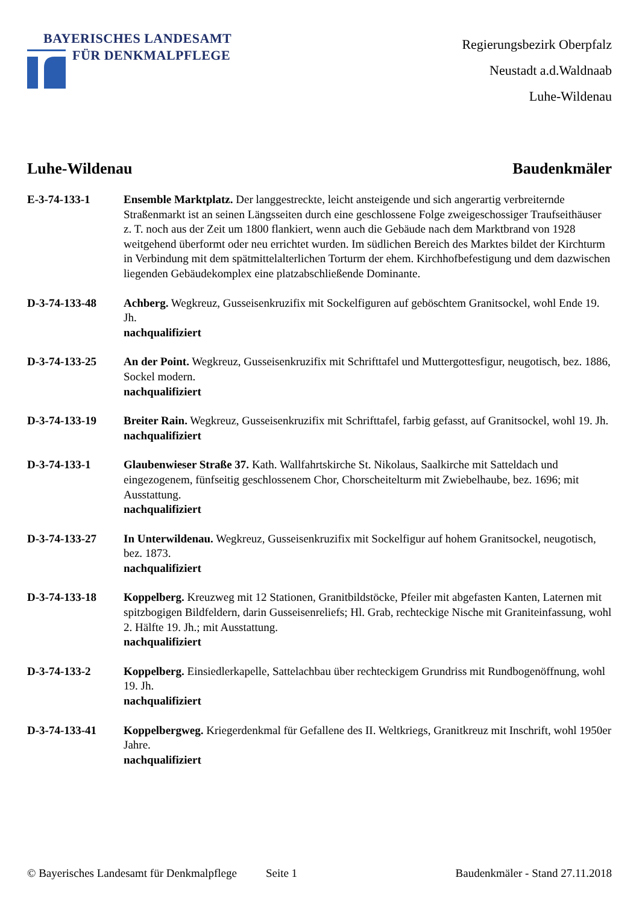BAYERISCHES LANDESAMT
FÜR DENKMALPFLEGE
Regierungsbezirk Oberpfalz
Neustadt a.d.Waldnaab
Luhe-Wildenau
Luhe-Wildenau Baudenkmäler
E-3-74-133-1 Ensemble Marktplatz. Der langgestreckte, leicht ansteigende und sich angerartig verbreiternde Straßenmarkt ist an seinen Längsseiten durch eine geschlossene Folge zweigeschossiger Traufseithäuser z. T. noch aus der Zeit um 1800 flankiert, wenn auch die Gebäude nach dem Marktbrand von 1928 weitgehend überformt oder neu errichtet wurden. Im südlichen Bereich des Marktes bildet der Kirchturm in Verbindung mit dem spätmittelalterlichen Torturm der ehem. Kirchhofbefestigung und dem dazwischen liegenden Gebäudekomplex eine platzabschließende Dominante.
D-3-74-133-48 Achberg. Wegkreuz, Gusseisenkruzifix mit Sockelfiguren auf geböschtem Granitsockel, wohl Ende 19. Jh.
nachqualifiziert
D-3-74-133-25 An der Point. Wegkreuz, Gusseisenkruzifix mit Schrifttafel und Muttergottesfigur, neugotisch, bez. 1886, Sockel modern.
nachqualifiziert
D-3-74-133-19 Breiter Rain. Wegkreuz, Gusseisenkruzifix mit Schrifttafel, farbig gefasst, auf Granitsockel, wohl 19. Jh.
nachqualifiziert
D-3-74-133-1 Glaubenwieser Straße 37. Kath. Wallfahrtskirche St. Nikolaus, Saalkirche mit Satteldach und eingezogenem, fünfseitig geschlossenem Chor, Chorscheitelturm mit Zwiebelhaube, bez. 1696; mit Ausstattung.
nachqualifiziert
D-3-74-133-27 In Unterwildenau. Wegkreuz, Gusseisenkruzifix mit Sockelfigur auf hohem Granitsockel, neugotisch, bez. 1873.
nachqualifiziert
D-3-74-133-18 Koppelberg. Kreuzweg mit 12 Stationen, Granitbildstöcke, Pfeiler mit abgefasten Kanten, Laternen mit spitzbogigen Bildfeldern, darin Gusseisenreliefs; Hl. Grab, rechteckige Nische mit Graniteinfassung, wohl 2. Hälfte 19. Jh.; mit Ausstattung.
nachqualifiziert
D-3-74-133-2 Koppelberg. Einsiedlerkapelle, Sattelachbau über rechteckigem Grundriss mit Rundbogenöffnung, wohl 19. Jh.
nachqualifiziert
D-3-74-133-41 Koppelbergweg. Kriegerdenkmal für Gefallene des II. Weltkriegs, Granitkreuz mit Inschrift, wohl 1950er Jahre.
nachqualifiziert
© Bayerisches Landesamt für Denkmalpflege Seite 1 Baudenkmäler - Stand 27.11.2018